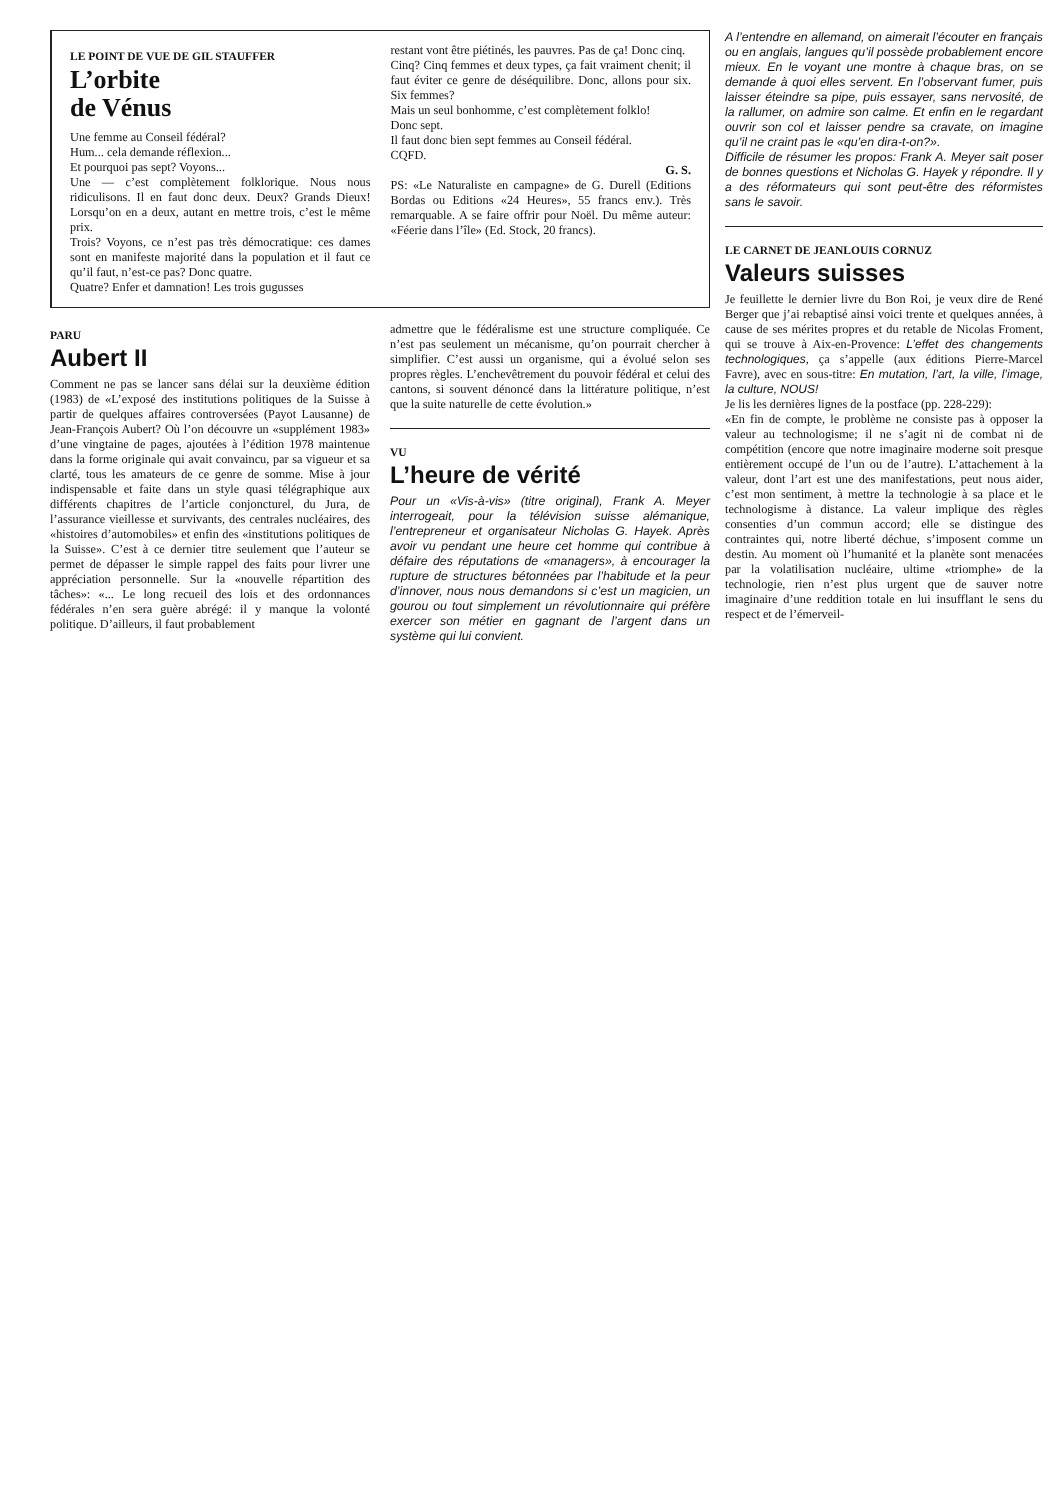LE POINT DE VUE DE GIL STAUFFER
L’orbite
de Vénus
Une femme au Conseil fédéral?
Hum... cela demande réflexion...
Et pourquoi pas sept? Voyons...
Une — c’est complètement folklorique. Nous nous ridiculisons. Il en faut donc deux. Deux? Grands Dieux! Lorsqu’on en a deux, autant en mettre trois, c’est le même prix.
Trois? Voyons, ce n’est pas très démocratique: ces dames sont en manifeste majorité dans la population et il faut ce qu’il faut, n’est-ce pas? Donc quatre.
Quatre? Enfer et damnation! Les trois gugusses
restant vont être piétinés, les pauvres. Pas de ça! Donc cinq.
Cinq? Cinq femmes et deux types, ça fait vraiment chenit; il faut éviter ce genre de déséquilibre. Donc, allons pour six. Six femmes?
Mais un seul bonhomme, c’est complètement folklo!
Donc sept.
Il faut donc bien sept femmes au Conseil fédéral.
CQFD.
G. S.
PS: «Le Naturaliste en campagne» de G. Durell (Editions Bordas ou Editions «24 Heures», 55 francs env.). Très remarquable. A se faire offrir pour Noël. Du même auteur: «Féerie dans l’île» (Ed. Stock, 20 francs).
PARU
Aubert II
Comment ne pas se lancer sans délai sur la deuxième édition (1983) de «L’exposé des institutions politiques de la Suisse à partir de quelques affaires controversées (Payot Lausanne) de Jean-François Aubert? Où l’on découvre un «supplément 1983» d’une vingtaine de pages, ajoutées à l’édition 1978 maintenue dans la forme originale qui avait convaincu, par sa vigueur et sa clarté, tous les amateurs de ce genre de somme. Mise à jour indispensable et faite dans un style quasi télégraphique aux différents chapitres de l’article conjoncturel, du Jura, de l’assurance vieillesse et survivants, des centrales nucléaires, des «histoires d’automobiles» et enfin des «institutions politiques de la Suisse». C’est à ce dernier titre seulement que l’auteur se permet de dépasser le simple rappel des faits pour livrer une appréciation personnelle. Sur la «nouvelle répartition des tâches»: «... Le long recueil des lois et des ordonnances fédérales n’en sera guère abrégé: il y manque la volonté politique. D’ailleurs, il faut probablement
admettre que le fédéralisme est une structure compliquée. Ce n’est pas seulement un mécanisme, qu’on pourrait chercher à simplifier. C’est aussi un organisme, qui a évolué selon ses propres règles. L’enchevêtrement du pouvoir fédéral et celui des cantons, si souvent dénoncé dans la littérature politique, n’est que la suite naturelle de cette évolution.»
VU
L’heure de vérité
Pour un «Vis-à-vis» (titre original), Frank A. Meyer interrogeait, pour la télévision suisse alémanique, l’entrepreneur et organisateur Nicholas G. Hayek. Après avoir vu pendant une heure cet homme qui contribue à défaire des réputations de «managers», à encourager la rupture de structures bétonnées par l’habitude et la peur d’innover, nous nous demandons si c’est un magicien, un gourou ou tout simplement un révolutionnaire qui préfère exercer son métier en gagnant de l’argent dans un système qui lui convient.
A l’entendre en allemand, on aimerait l’écouter en français ou en anglais, langues qu’il possède probablement encore mieux. En le voyant une montre à chaque bras, on se demande à quoi elles servent. En l’observant fumer, puis laisser éteindre sa pipe, puis essayer, sans nervosité, de la rallumer, on admire son calme. Et enfin en le regardant ouvrir son col et laisser pendre sa cravate, on imagine qu’il ne craint pas le «qu’en dira-t-on?».
Difficile de résumer les propos: Frank A. Meyer sait poser de bonnes questions et Nicholas G. Hayek y répondre. Il y a des réformateurs qui sont peut-être des réformistes sans le savoir.
LE CARNET DE JEANLOUIS CORNUZ
Valeurs suisses
Je feuillette le dernier livre du Bon Roi, je veux dire de René Berger que j’ai rebaptisé ainsi voici trente et quelques années, à cause de ses mérites propres et du retable de Nicolas Froment, qui se trouve à Aix-en-Provence: L’effet des changements technologiques, ça s’appelle (aux éditions Pierre-Marcel Favre), avec en sous-titre: En mutation, l’art, la ville, l’image, la culture, NOUS!
Je lis les dernières lignes de la postface (pp. 228-229):
«En fin de compte, le problème ne consiste pas à opposer la valeur au technologisme; il ne s’agit ni de combat ni de compétition (encore que notre imaginaire moderne soit presque entièrement occupé de l’un ou de l’autre). L’attachement à la valeur, dont l’art est une des manifestations, peut nous aider, c’est mon sentiment, à mettre la technologie à sa place et le technologisme à distance. La valeur implique des règles consenties d’un commun accord; elle se distingue des contraintes qui, notre liberté déchue, s’imposent comme un destin. Au moment où l’humanité et la planète sont menacées par la volatilisation nucléaire, ultime «triomphe» de la technologie, rien n’est plus urgent que de sauver notre imaginaire d’une reddition totale en lui insufflant le sens du respect et de l’émerveil-